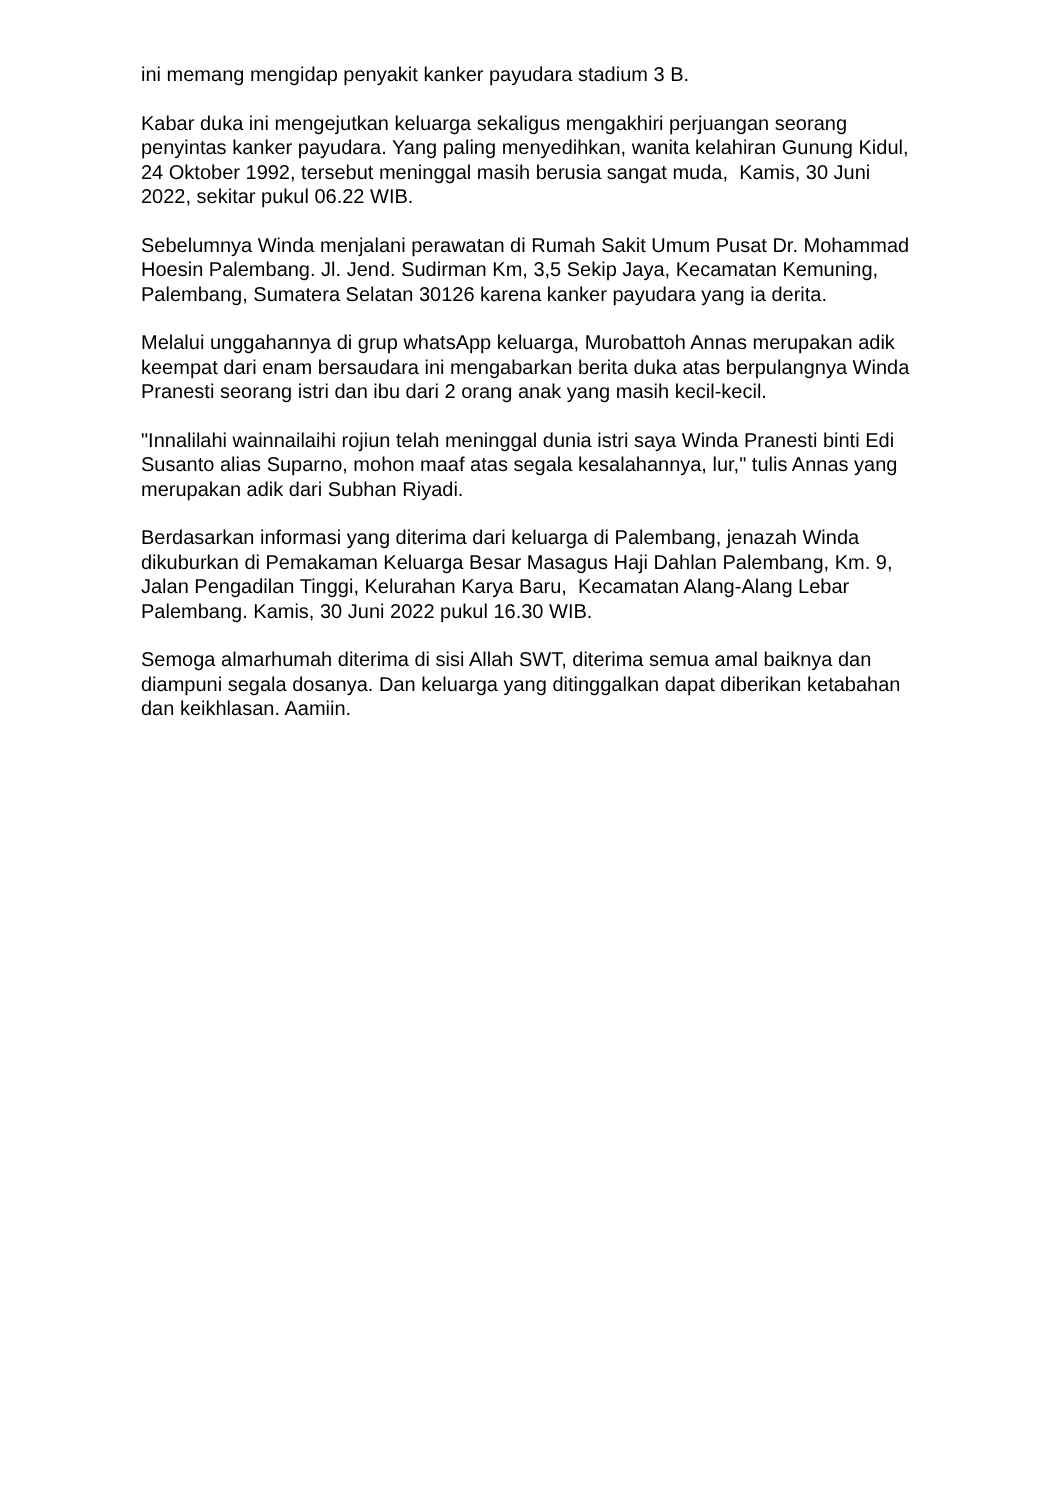ini memang mengidap penyakit kanker payudara stadium 3 B.
Kabar duka ini mengejutkan keluarga sekaligus mengakhiri perjuangan seorang penyintas kanker payudara. Yang paling menyedihkan, wanita kelahiran Gunung Kidul, 24 Oktober 1992, tersebut meninggal masih berusia sangat muda, Kamis, 30 Juni 2022, sekitar pukul 06.22 WIB.
Sebelumnya Winda menjalani perawatan di Rumah Sakit Umum Pusat Dr. Mohammad Hoesin Palembang. Jl. Jend. Sudirman Km, 3,5 Sekip Jaya, Kecamatan Kemuning, Palembang, Sumatera Selatan 30126 karena kanker payudara yang ia derita.
Melalui unggahannya di grup whatsApp keluarga, Murobattoh Annas merupakan adik keempat dari enam bersaudara ini mengabarkan berita duka atas berpulangnya Winda Pranesti seorang istri dan ibu dari 2 orang anak yang masih kecil-kecil.
"Innalilahi wainnailaihi rojiun telah meninggal dunia istri saya Winda Pranesti binti Edi Susanto alias Suparno, mohon maaf atas segala kesalahannya, lur," tulis Annas yang merupakan adik dari Subhan Riyadi.
Berdasarkan informasi yang diterima dari keluarga di Palembang, jenazah Winda dikuburkan di Pemakaman Keluarga Besar Masagus Haji Dahlan Palembang, Km. 9, Jalan Pengadilan Tinggi, Kelurahan Karya Baru, Kecamatan Alang-Alang Lebar Palembang. Kamis, 30 Juni 2022 pukul 16.30 WIB.
Semoga almarhumah diterima di sisi Allah SWT, diterima semua amal baiknya dan diampuni segala dosanya. Dan keluarga yang ditinggalkan dapat diberikan ketabahan dan keikhlasan. Aamiin.